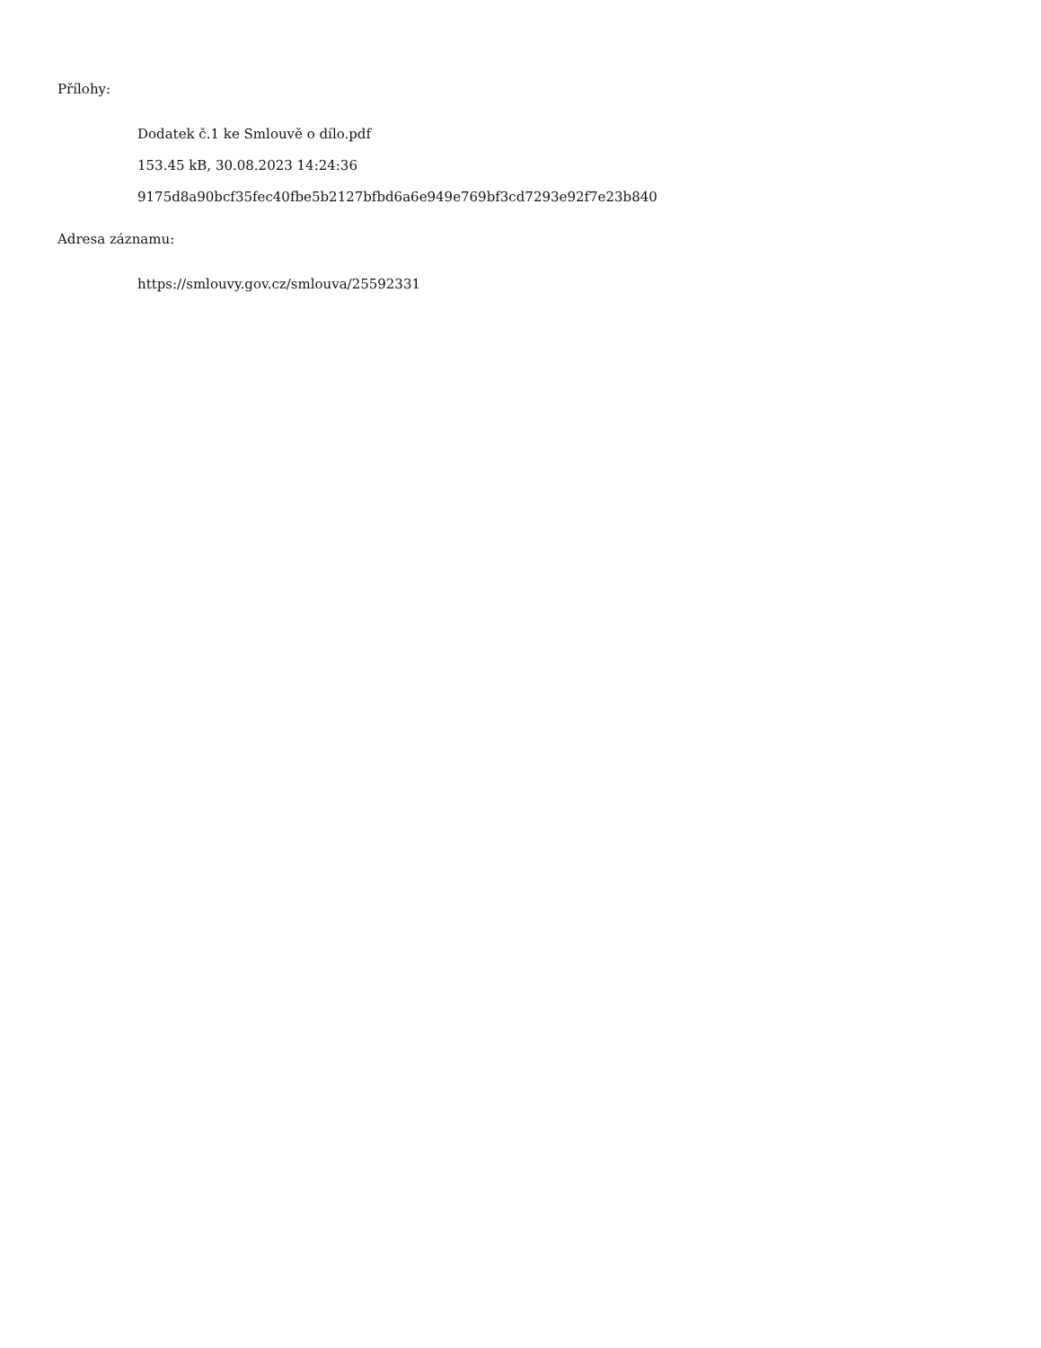Přílohy:
Dodatek č.1 ke Smlouvě o dílo.pdf
153.45 kB, 30.08.2023 14:24:36
9175d8a90bcf35fec40fbe5b2127bfbd6a6e949e769bf3cd7293e92f7e23b840
Adresa záznamu:
https://smlouvy.gov.cz/smlouva/25592331